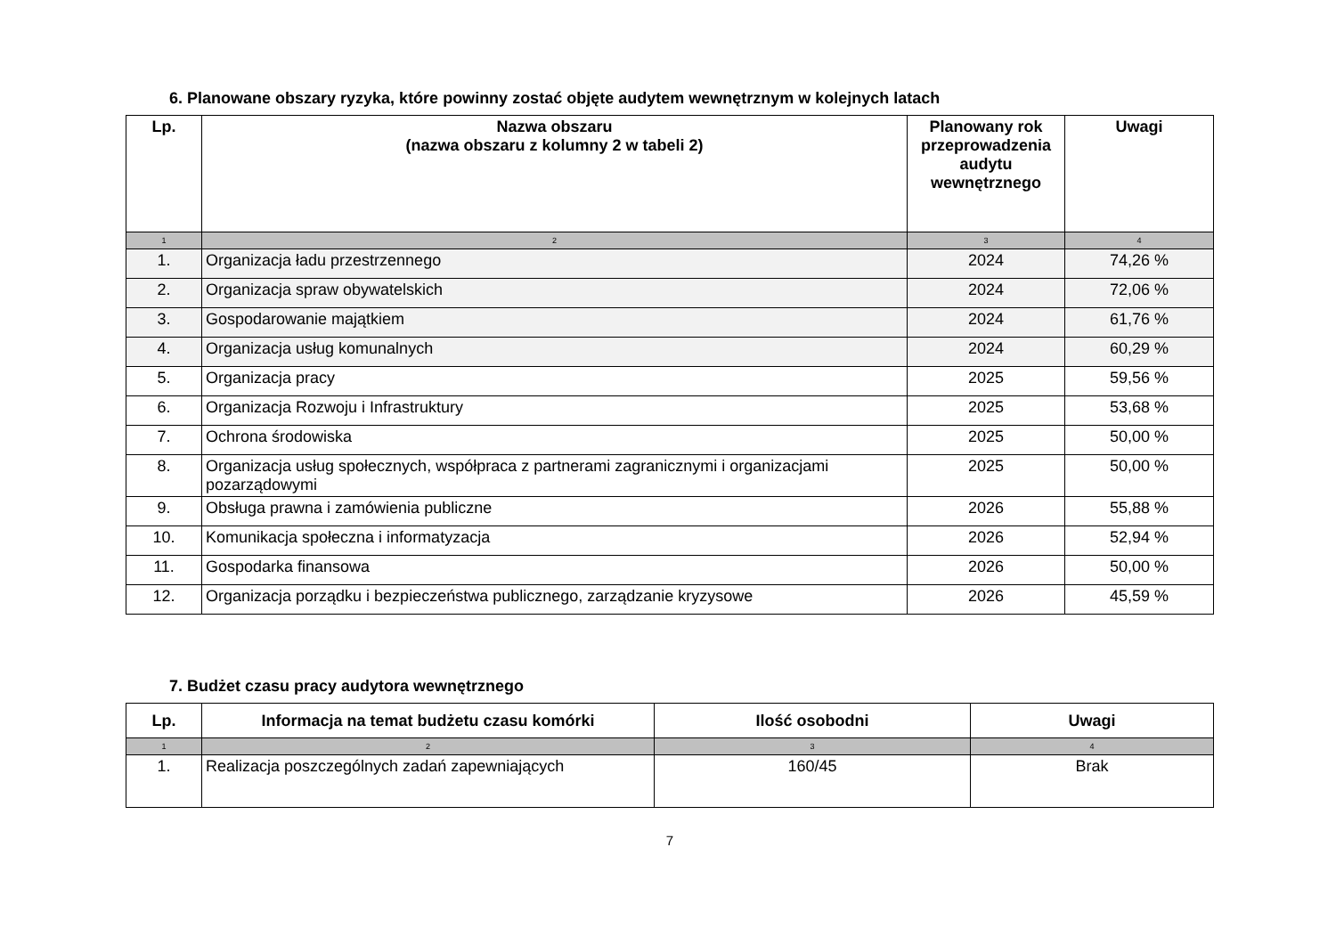6. Planowane obszary ryzyka, które powinny zostać objęte audytem wewnętrznym w kolejnych latach
| Lp. | Nazwa obszaru (nazwa obszaru z kolumny 2 w tabeli 2) | Planowany rok przeprowadzenia audytu wewnętrznego | Uwagi |
| --- | --- | --- | --- |
| 1 | 2 | 3 | 4 |
| 1. | Organizacja ładu przestrzennego | 2024 | 74,26 % |
| 2. | Organizacja spraw obywatelskich | 2024 | 72,06 % |
| 3. | Gospodarowanie majątkiem | 2024 | 61,76 % |
| 4. | Organizacja usług komunalnych | 2024 | 60,29 % |
| 5. | Organizacja pracy | 2025 | 59,56 % |
| 6. | Organizacja Rozwoju i Infrastruktury | 2025 | 53,68 % |
| 7. | Ochrona środowiska | 2025 | 50,00 % |
| 8. | Organizacja usług społecznych, współpraca z partnerami zagranicznymi i organizacjami pozarządowymi | 2025 | 50,00 % |
| 9. | Obsługa prawna i zamówienia publiczne | 2026 | 55,88 % |
| 10. | Komunikacja społeczna i informatyzacja | 2026 | 52,94 % |
| 11. | Gospodarka finansowa | 2026 | 50,00 % |
| 12. | Organizacja porządku i bezpieczeństwa publicznego, zarządzanie kryzysowe | 2026 | 45,59 % |
7. Budżet czasu pracy audytora wewnętrznego
| Lp. | Informacja na temat budżetu czasu komórki | Ilość osobodni | Uwagi |
| --- | --- | --- | --- |
| 1 | 2 | 3 | 4 |
| 1. | Realizacja poszczególnych zadań zapewniających | 160/45 | Brak |
7